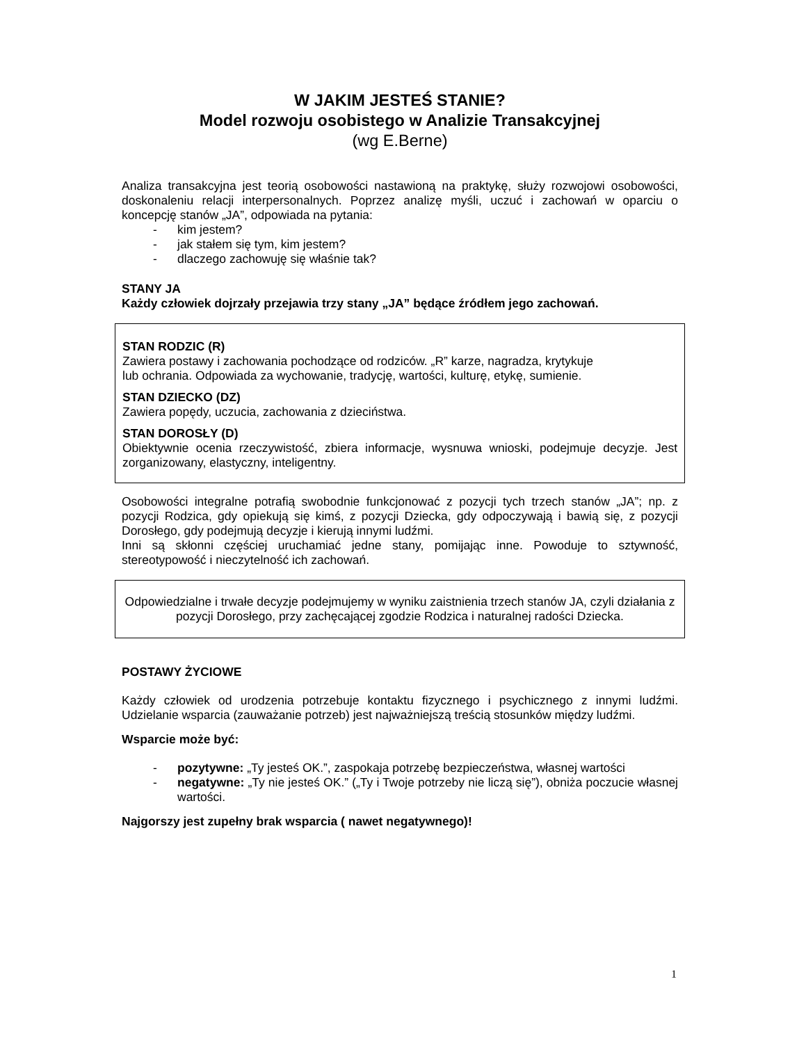W JAKIM JESTEŚ STANIE?
Model rozwoju osobistego w Analizie Transakcyjnej
(wg E.Berne)
Analiza transakcyjna jest teorią osobowości nastawioną na praktykę, służy rozwojowi osobowości, doskonaleniu relacji interpersonalnych. Poprzez analizę myśli, uczuć i zachowań w oparciu o koncepcję stanów „JA”, odpowiada na pytania:
- kim jestem?
- jak stałem się tym, kim jestem?
- dlaczego zachowuję się właśnie tak?
STANY JA
Każdy człowiek dojrzały przejawia trzy stany „JA” będące źródłem jego zachowań.
STAN RODZIC (R)
Zawiera postawy i zachowania pochodzące od rodziców. „R” karze, nagradza, krytykuje
lub ochrania. Odpowiada za wychowanie, tradycję, wartości, kulturę, etykę, sumienie.
STAN DZIECKO (DZ)
Zawiera popędy, uczucia, zachowania z dzieciństwa.
STAN DOROSŁY (D)
Obiektywnie ocenia rzeczywistość, zbiera informacje, wysnuwa wnioski, podejmuje decyzje. Jest zorganizowany, elastyczny, inteligentny.
Osobowości integralne potrafią swobodnie funkcjonować z pozycji tych trzech stanów „JA”; np. z pozycji Rodzica, gdy opiekują się kimś, z pozycji Dziecka, gdy odpoczywają i bawią się, z pozycji Dorosłego, gdy podejmują decyzje i kierują innymi ludźmi.
Inni są skłonni częściej uruchamiać jedne stany, pomijając inne. Powoduje to sztywność, stereotypowość i nieczytelność ich zachowań.
Odpowiedzialne i trwałe decyzje podejmujemy w wyniku zaistnienia trzech stanów JA, czyli działania z pozycji Dorosłego, przy zachęcającej zgodzie Rodzica i naturalnej radości Dziecka.
POSTAWY ŻYCIOWE
Każdy człowiek od urodzenia potrzebuje kontaktu fizycznego i psychicznego z innymi ludźmi. Udzielanie wsparcia (zauważanie potrzeb) jest najważniejszą treścią stosunków między ludźmi.
Wsparcie może być:
- pozytywne: „Ty jesteś OK.”, zaspokaja potrzebę bezpieczeństwa, własnej wartości
- negatywne: „Ty nie jesteś OK.” („Ty i Twoje potrzeby nie liczą się”), obniża poczucie własnej wartości.
Najgorszy jest zupełny brak wsparcia ( nawet negatywnego)!
1